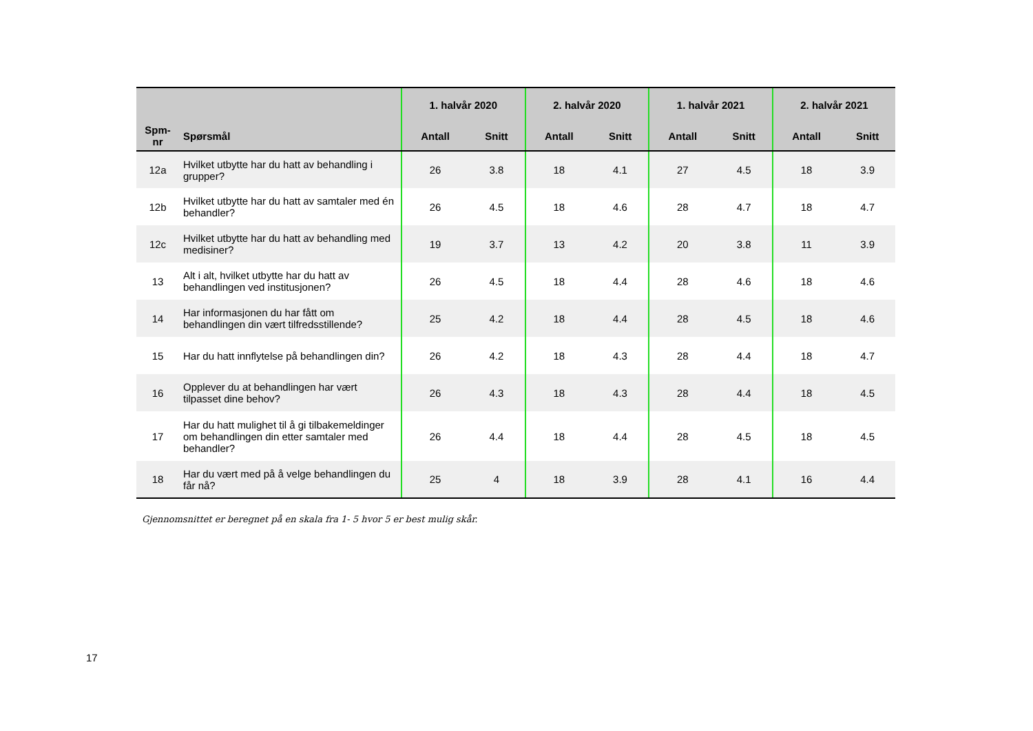| | | 1. halvår 2020 | | 2. halvår 2020 | | 1. halvår 2021 | | 2. halvår 2021 | |
| --- | --- | --- | --- | --- | --- | --- | --- | --- | --- |
| Spm- nr | Spørsmål | Antall | Snitt | Antall | Snitt | Antall | Snitt | Antall | Snitt |
| 12a | Hvilket utbytte har du hatt av behandling i grupper? | 26 | 3.8 | 18 | 4.1 | 27 | 4.5 | 18 | 3.9 |
| 12b | Hvilket utbytte har du hatt av samtaler med én behandler? | 26 | 4.5 | 18 | 4.6 | 28 | 4.7 | 18 | 4.7 |
| 12c | Hvilket utbytte har du hatt av behandling med medisiner? | 19 | 3.7 | 13 | 4.2 | 20 | 3.8 | 11 | 3.9 |
| 13 | Alt i alt, hvilket utbytte har du hatt av behandlingen ved institusjonen? | 26 | 4.5 | 18 | 4.4 | 28 | 4.6 | 18 | 4.6 |
| 14 | Har informasjonen du har fått om behandlingen din vært tilfredsstillende? | 25 | 4.2 | 18 | 4.4 | 28 | 4.5 | 18 | 4.6 |
| 15 | Har du hatt innflytelse på behandlingen din? | 26 | 4.2 | 18 | 4.3 | 28 | 4.4 | 18 | 4.7 |
| 16 | Opplever du at behandlingen har vært tilpasset dine behov? | 26 | 4.3 | 18 | 4.3 | 28 | 4.4 | 18 | 4.5 |
| 17 | Har du hatt mulighet til å gi tilbakemeldinger om behandlingen din etter samtaler med behandler? | 26 | 4.4 | 18 | 4.4 | 28 | 4.5 | 18 | 4.5 |
| 18 | Har du vært med på å velge behandlingen du får nå? | 25 | 4 | 18 | 3.9 | 28 | 4.1 | 16 | 4.4 |
Gjennomsnittet er beregnet på en skala fra 1- 5 hvor 5 er best mulig skår.
17